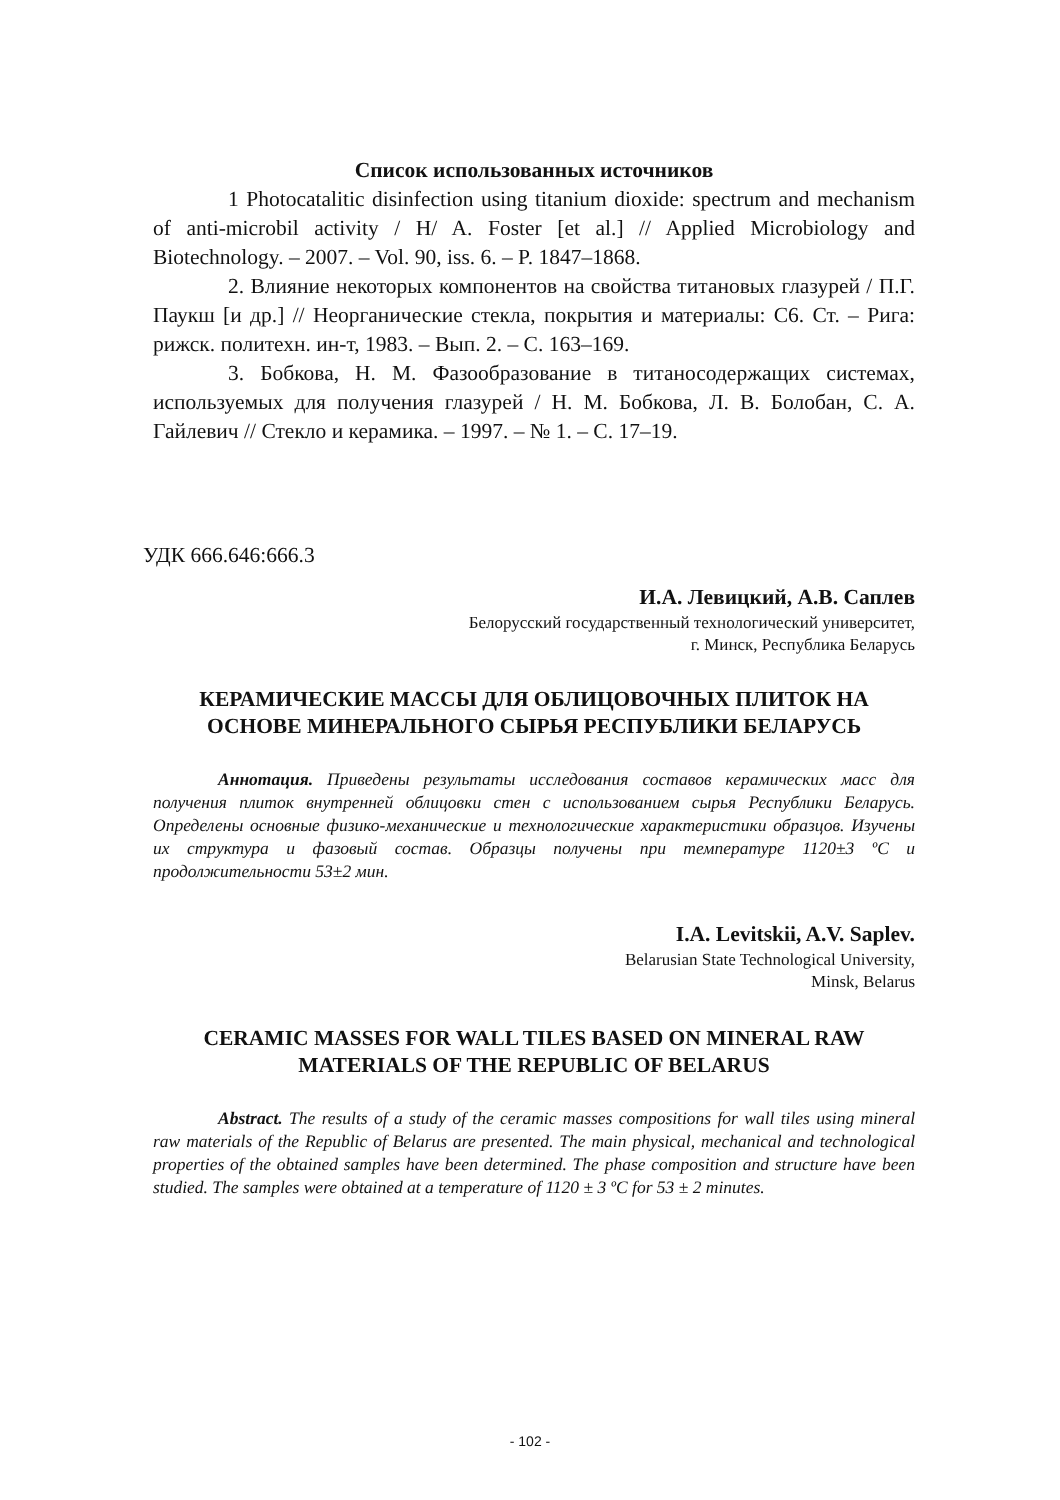Список использованных источников
1 Photocatalitic disinfection using titanium dioxide: spectrum and mechanism of anti-microbil activity / H/ A. Foster [et al.] // Applied Microbiology and Biotechnology. – 2007. – Vol. 90, iss. 6. – P. 1847–1868.
2. Влияние некоторых компонентов на свойства титановых глазурей / П.Г. Паукш [и др.] // Неорганические стекла, покрытия и материалы: С6. Ст. – Рига: рижск. политехн. ин-т, 1983. – Вып. 2. – С. 163–169.
3. Бобкова, Н. М. Фазообразование в титаносодержащих системах, используемых для получения глазурей / Н. М. Бобкова, Л. В. Болобан, С. А. Гайлевич // Стекло и керамика. – 1997. – № 1. – С. 17–19.
УДК 666.646:666.3
И.А. Левицкий, А.В. Саплев
Белорусский государственный технологический университет,
г. Минск, Республика Беларусь
КЕРАМИЧЕСКИЕ МАССЫ ДЛЯ ОБЛИЦОВОЧНЫХ ПЛИТОК НА ОСНОВЕ МИНЕРАЛЬНОГО СЫРЬЯ РЕСПУБЛИКИ БЕЛАРУСЬ
Аннотация. Приведены результаты исследования составов керамических масс для получения плиток внутренней облицовки стен с использованием сырья Республики Беларусь. Определены основные физико-механические и технологические характеристики образцов. Изучены их структура и фазовый состав. Образцы получены при температуре 1120±3 ºС и продолжительности 53±2 мин.
I.A. Levitskii, A.V. Saplev.
Belarusian State Technological University,
Minsk, Belarus
CERAMIC MASSES FOR WALL TILES BASED ON MINERAL RAW MATERIALS OF THE REPUBLIC OF BELARUS
Abstract. The results of a study of the ceramic masses compositions for wall tiles using mineral raw materials of the Republic of Belarus are presented. The main physical, mechanical and technological properties of the obtained samples have been determined. The phase composition and structure have been studied. The samples were obtained at a temperature of 1120 ± 3 ºC for 53 ± 2 minutes.
- 102 -